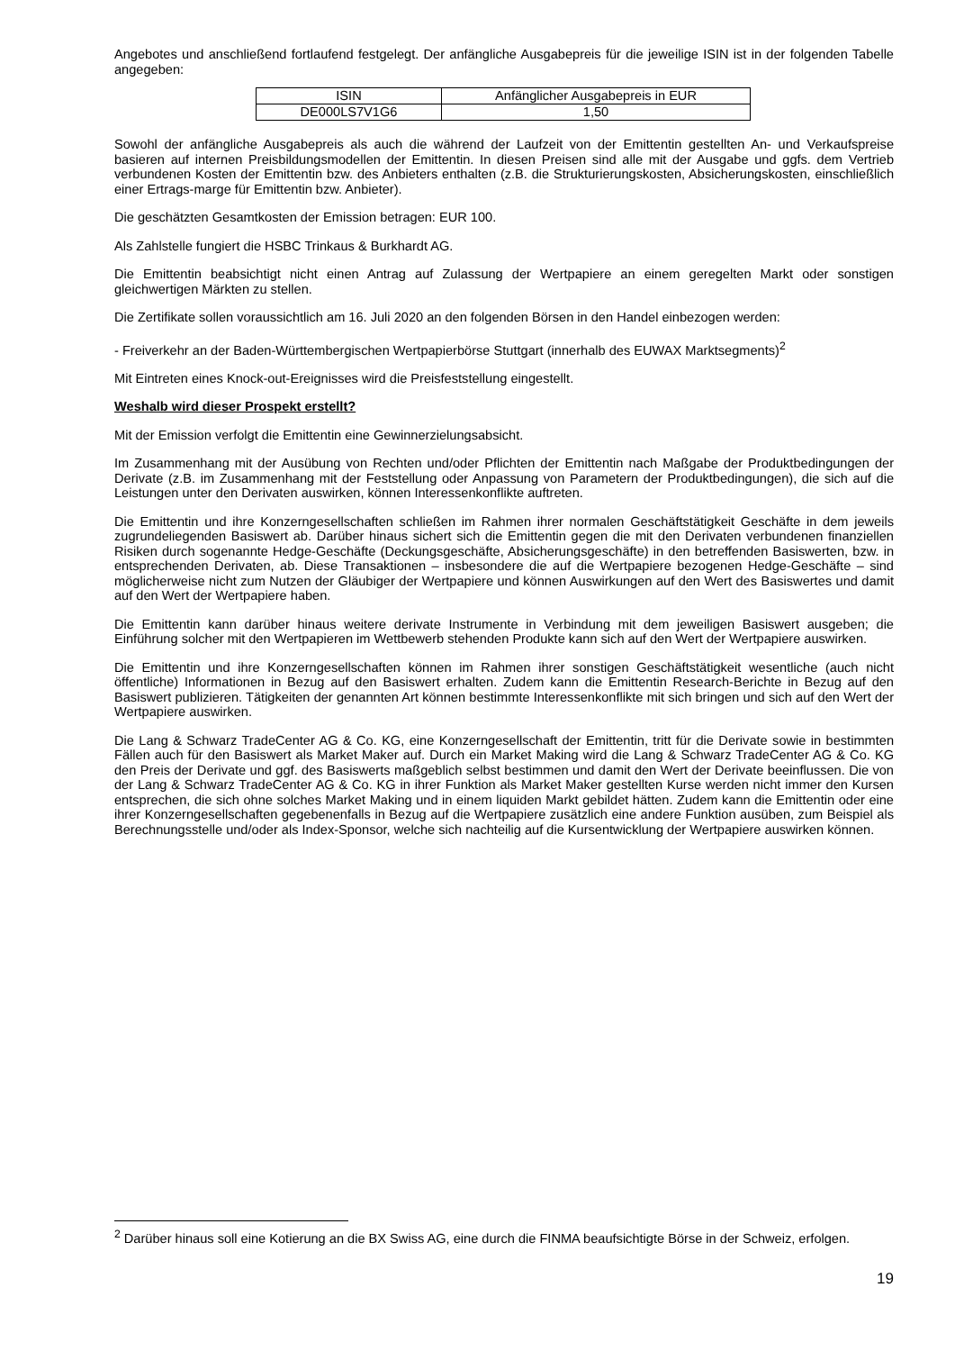Angebotes und anschließend fortlaufend festgelegt. Der anfängliche Ausgabepreis für die jeweilige ISIN ist in der folgenden Tabelle angegeben:
| ISIN | Anfänglicher Ausgabepreis in EUR |
| DE000LS7V1G6 | 1,50 |
Sowohl der anfängliche Ausgabepreis als auch die während der Laufzeit von der Emittentin gestellten An- und Verkaufspreise basieren auf internen Preisbildungsmodellen der Emittentin. In diesen Preisen sind alle mit der Ausgabe und ggfs. dem Vertrieb verbundenen Kosten der Emittentin bzw. des Anbieters enthalten (z.B. die Strukturierungskosten, Absicherungskosten, einschließlich einer Ertrags-marge für Emittentin bzw. Anbieter).
Die geschätzten Gesamtkosten der Emission betragen: EUR 100.
Als Zahlstelle fungiert die HSBC Trinkaus & Burkhardt AG.
Die Emittentin beabsichtigt nicht einen Antrag auf Zulassung der Wertpapiere an einem geregelten Markt oder sonstigen gleichwertigen Märkten zu stellen.
Die Zertifikate sollen voraussichtlich am 16. Juli 2020 an den folgenden Börsen in den Handel einbezogen werden:
- Freiverkehr an der Baden-Württembergischen Wertpapierbörse Stuttgart (innerhalb des EUWAX Marktsegments)<sup>2</sup>
Mit Eintreten eines Knock-out-Ereignisses wird die Preisfeststellung eingestellt.
Weshalb wird dieser Prospekt erstellt?
Mit der Emission verfolgt die Emittentin eine Gewinnerzielungsabsicht.
Im Zusammenhang mit der Ausübung von Rechten und/oder Pflichten der Emittentin nach Maßgabe der Produktbedingungen der Derivate (z.B. im Zusammenhang mit der Feststellung oder Anpassung von Parametern der Produktbedingungen), die sich auf die Leistungen unter den Derivaten auswirken, können Interessenkonflikte auftreten.
Die Emittentin und ihre Konzerngesellschaften schließen im Rahmen ihrer normalen Geschäftstätigkeit Geschäfte in dem jeweils zugrundeliegenden Basiswert ab. Darüber hinaus sichert sich die Emittentin gegen die mit den Derivaten verbundenen finanziellen Risiken durch sogenannte Hedge-Geschäfte (Deckungsgeschäfte, Absicherungsgeschäfte) in den betreffenden Basiswerten, bzw. in entsprechenden Derivaten, ab. Diese Transaktionen – insbesondere die auf die Wertpapiere bezogenen Hedge-Geschäfte – sind möglicherweise nicht zum Nutzen der Gläubiger der Wertpapiere und können Auswirkungen auf den Wert des Basiswertes und damit auf den Wert der Wertpapiere haben.
Die Emittentin kann darüber hinaus weitere derivate Instrumente in Verbindung mit dem jeweiligen Basiswert ausgeben; die Einführung solcher mit den Wertpapieren im Wettbewerb stehenden Produkte kann sich auf den Wert der Wertpapiere auswirken.
Die Emittentin und ihre Konzerngesellschaften können im Rahmen ihrer sonstigen Geschäftstätigkeit wesentliche (auch nicht öffentliche) Informationen in Bezug auf den Basiswert erhalten. Zudem kann die Emittentin Research-Berichte in Bezug auf den Basiswert publizieren. Tätigkeiten der genannten Art können bestimmte Interessenkonflikte mit sich bringen und sich auf den Wert der Wertpapiere auswirken.
Die Lang & Schwarz TradeCenter AG & Co. KG, eine Konzerngesellschaft der Emittentin, tritt für die Derivate sowie in bestimmten Fällen auch für den Basiswert als Market Maker auf. Durch ein Market Making wird die Lang & Schwarz TradeCenter AG & Co. KG den Preis der Derivate und ggf. des Basiswerts maßgeblich selbst bestimmen und damit den Wert der Derivate beeinflussen. Die von der Lang & Schwarz TradeCenter AG & Co. KG in ihrer Funktion als Market Maker gestellten Kurse werden nicht immer den Kursen entsprechen, die sich ohne solches Market Making und in einem liquiden Markt gebildet hätten. Zudem kann die Emittentin oder eine ihrer Konzerngesellschaften gegebenenfalls in Bezug auf die Wertpapiere zusätzlich eine andere Funktion ausüben, zum Beispiel als Berechnungsstelle und/oder als Index-Sponsor, welche sich nachteilig auf die Kursentwicklung der Wertpapiere auswirken können.
<sup>2</sup> Darüber hinaus soll eine Kotierung an die BX Swiss AG, eine durch die FINMA beaufsichtigte Börse in der Schweiz, erfolgen.
19